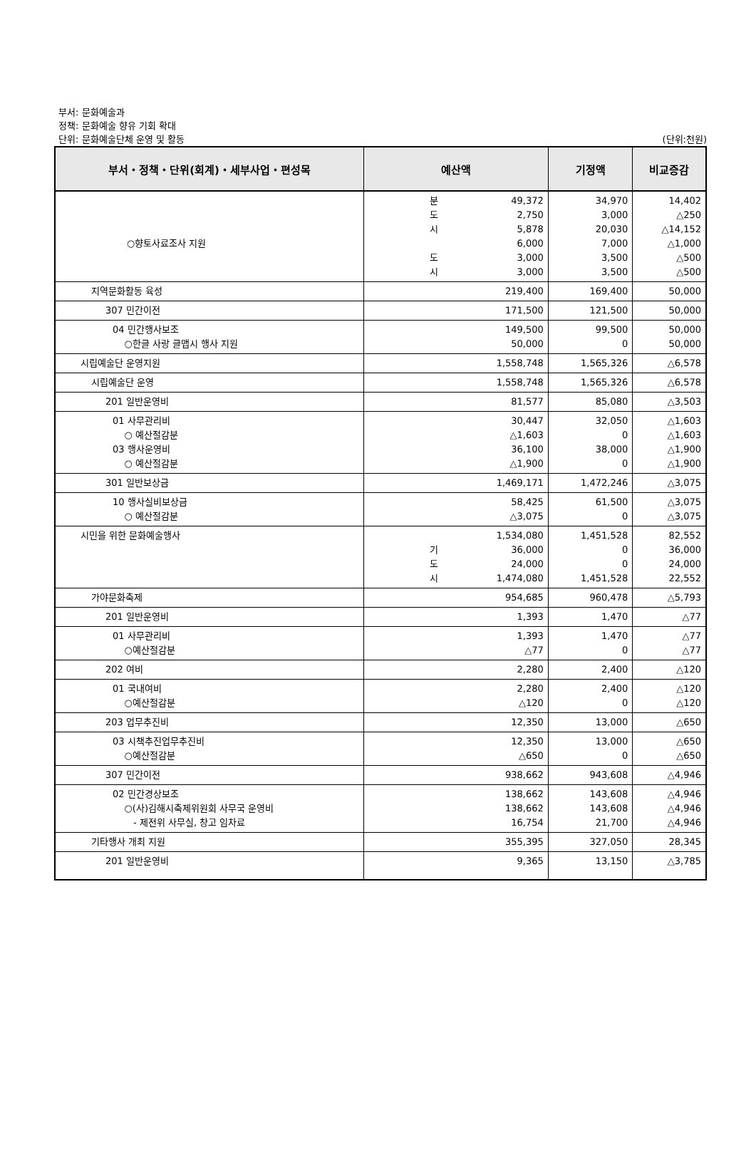부서: 문화예술과
정책: 문화예술 향유 기회 확대
단위: 문화예술단체 운영 및 활동 (단위:천원)
| 부서・정책・단위(회계)・세부사업・편성목 | 예산액 | 기정액 | 비교증감 |
| --- | --- | --- | --- |
| ○향토사료조사 지원 | 분 도 시 도 시 49,372 2,750 5,878 6,000 3,000 3,000 | 34,970 3,000 20,030 7,000 3,500 3,500 | 14,402 △250 △14,152 △1,000 △500 △500 |
| 지역문화활동 육성 | 219,400 | 169,400 | 50,000 |
| 307 민간이전 | 171,500 | 121,500 | 50,000 |
| 04 민간행사보조 ○한글 사랑 글맵시 행사 지원 | 149,500 50,000 | 99,500 0 | 50,000 50,000 |
| 시립예술단 운영지원 | 1,558,748 | 1,565,326 | △6,578 |
| 시립예술단 운영 | 1,558,748 | 1,565,326 | △6,578 |
| 201 일반운영비 | 81,577 | 85,080 | △3,503 |
| 01 사무관리비 ○ 예산절감분 03 행사운영비 ○ 예산절감분 | 30,447 △1,603 36,100 △1,900 | 32,050 0 38,000 0 | △1,603 △1,603 △1,900 △1,900 |
| 301 일반보상금 | 1,469,171 | 1,472,246 | △3,075 |
| 10 행사실비보상금 ○ 예산절감분 | 58,425 △3,075 | 61,500 0 | △3,075 △3,075 |
| 시민을 위한 문화예술행사 | 기 도 시 1,534,080 36,000 24,000 1,474,080 | 1,451,528 0 0 1,451,528 | 82,552 36,000 24,000 22,552 |
| 가야문화축제 | 954,685 | 960,478 | △5,793 |
| 201 일반운영비 | 1,393 | 1,470 | △77 |
| 01 사무관리비 ○예산절감분 | 1,393 △77 | 1,470 0 | △77 △77 |
| 202 여비 | 2,280 | 2,400 | △120 |
| 01 국내여비 ○예산절감분 | 2,280 △120 | 2,400 0 | △120 △120 |
| 203 업무추진비 | 12,350 | 13,000 | △650 |
| 03 시책추진업무추진비 ○예산절감분 | 12,350 △650 | 13,000 0 | △650 △650 |
| 307 민간이전 | 938,662 | 943,608 | △4,946 |
| 02 민간경상보조 ○(사)김해시축제위원회 사무국 운영비 - 제전위 사무실, 창고 임차료 | 138,662 138,662 16,754 | 143,608 143,608 21,700 | △4,946 △4,946 △4,946 |
| 기타행사 개최 지원 | 355,395 | 327,050 | 28,345 |
| 201 일반운영비 | 9,365 | 13,150 | △3,785 |